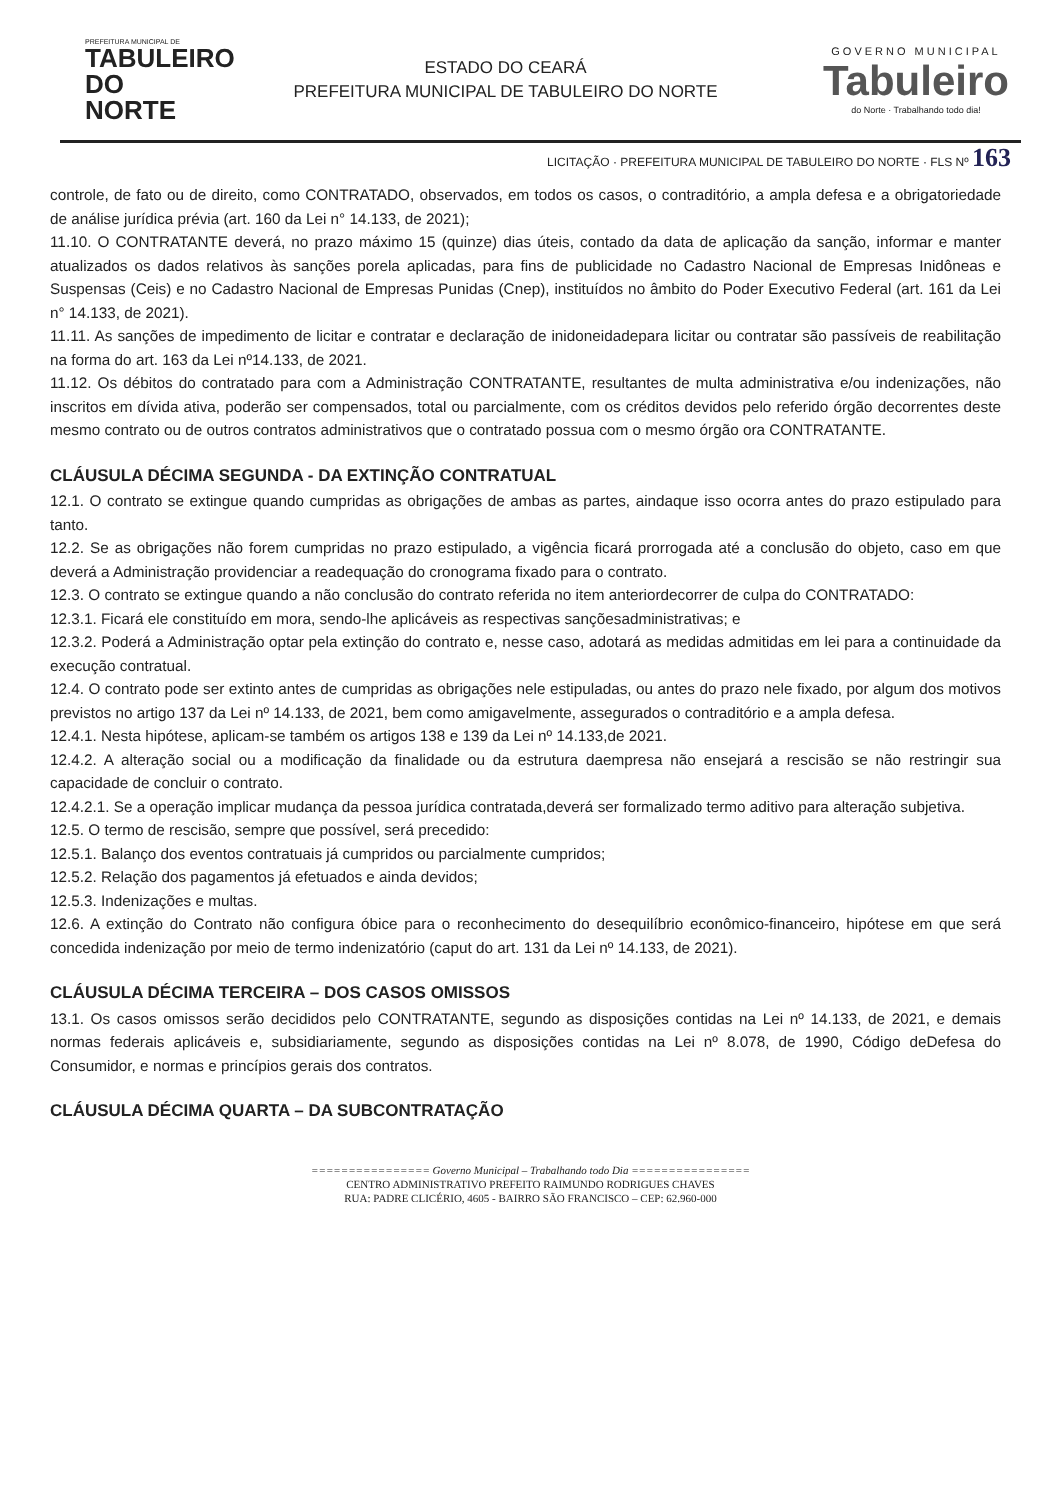PREFEITURA MUNICIPAL DE
TABULEIRO
DO NORTE
ESTADO DO CEARÁ
PREFEITURA MUNICIPAL DE TABULEIRO DO NORTE
GOVERNO MUNICIPAL
Tabuleiro
do Norte · Trabalhando todo dia!
LICITAÇÃO · PREFEITURA MUNICIPAL DE TABULEIRO DO NORTE · FLS Nº 163
controle, de fato ou de direito, como CONTRATADO, observados, em todos os casos, o contraditório, a ampla defesa e a obrigatoriedade de análise jurídica prévia (art. 160 da Lei n° 14.133, de 2021);
11.10. O CONTRATANTE deverá, no prazo máximo 15 (quinze) dias úteis, contado da data de aplicação da sanção, informar e manter atualizados os dados relativos às sanções porela aplicadas, para fins de publicidade no Cadastro Nacional de Empresas Inidôneas e Suspensas (Ceis) e no Cadastro Nacional de Empresas Punidas (Cnep), instituídos no âmbito do Poder Executivo Federal (art. 161 da Lei n° 14.133, de 2021).
11.11. As sanções de impedimento de licitar e contratar e declaração de inidoneidadepara licitar ou contratar são passíveis de reabilitação na forma do art. 163 da Lei nº14.133, de 2021.
11.12. Os débitos do contratado para com a Administração CONTRATANTE, resultantes de multa administrativa e/ou indenizações, não inscritos em dívida ativa, poderão ser compensados, total ou parcialmente, com os créditos devidos pelo referido órgão decorrentes deste mesmo contrato ou de outros contratos administrativos que o contratado possua com o mesmo órgão ora CONTRATANTE.
CLÁUSULA DÉCIMA SEGUNDA - DA EXTINÇÃO CONTRATUAL
12.1. O contrato se extingue quando cumpridas as obrigações de ambas as partes, aindaque isso ocorra antes do prazo estipulado para tanto.
12.2. Se as obrigações não forem cumpridas no prazo estipulado, a vigência ficará prorrogada até a conclusão do objeto, caso em que deverá a Administração providenciar a readequação do cronograma fixado para o contrato.
12.3. O contrato se extingue quando a não conclusão do contrato referida no item anteriordecorrer de culpa do CONTRATADO:
12.3.1. Ficará ele constituído em mora, sendo-lhe aplicáveis as respectivas sançõesadministrativas; e
12.3.2. Poderá a Administração optar pela extinção do contrato e, nesse caso, adotará as medidas admitidas em lei para a continuidade da execução contratual.
12.4. O contrato pode ser extinto antes de cumpridas as obrigações nele estipuladas, ou antes do prazo nele fixado, por algum dos motivos previstos no artigo 137 da Lei nº 14.133, de 2021, bem como amigavelmente, assegurados o contraditório e a ampla defesa.
12.4.1. Nesta hipótese, aplicam-se também os artigos 138 e 139 da Lei nº 14.133,de 2021.
12.4.2. A alteração social ou a modificação da finalidade ou da estrutura daempresa não ensejará a rescisão se não restringir sua capacidade de concluir o contrato.
12.4.2.1. Se a operação implicar mudança da pessoa jurídica contratada,deverá ser formalizado termo aditivo para alteração subjetiva.
12.5. O termo de rescisão, sempre que possível, será precedido:
12.5.1. Balanço dos eventos contratuais já cumpridos ou parcialmente cumpridos;
12.5.2. Relação dos pagamentos já efetuados e ainda devidos;
12.5.3. Indenizações e multas.
12.6. A extinção do Contrato não configura óbice para o reconhecimento do desequilíbrio econômico-financeiro, hipótese em que será concedida indenização por meio de termo indenizatório (caput do art. 131 da Lei nº 14.133, de 2021).
CLÁUSULA DÉCIMA TERCEIRA – DOS CASOS OMISSOS
13.1. Os casos omissos serão decididos pelo CONTRATANTE, segundo as disposições contidas na Lei nº 14.133, de 2021, e demais normas federais aplicáveis e, subsidiariamente, segundo as disposições contidas na Lei nº 8.078, de 1990, Código deDefesa do Consumidor, e normas e princípios gerais dos contratos.
CLÁUSULA DÉCIMA QUARTA – DA SUBCONTRATAÇÃO
================ Governo Municipal – Trabalhando todo Dia ================
CENTRO ADMINISTRATIVO PREFEITO RAIMUNDO RODRIGUES CHAVES
RUA: PADRE CLICÉRIO, 4605 - BAIRRO SÃO FRANCISCO – CEP: 62.960-000